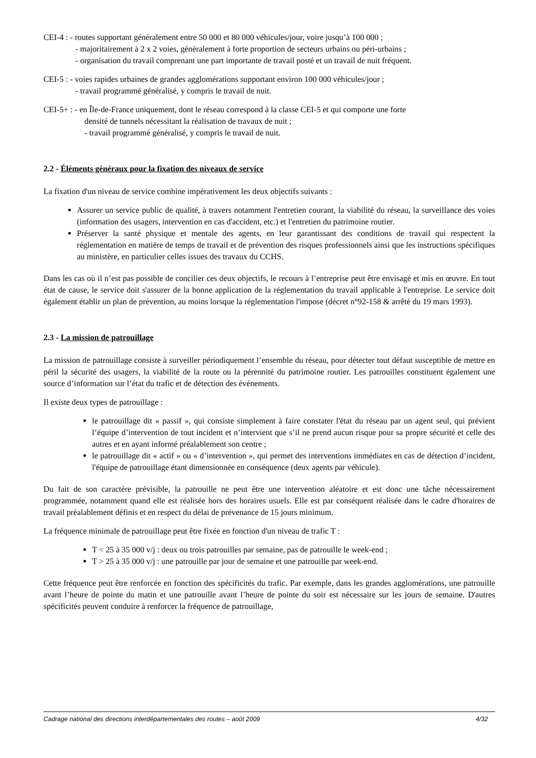CEI-4 : - routes supportant généralement entre 50 000 et 80 000 véhicules/jour, voire jusqu’à 100 000 ;
- majoritairement à 2 x 2 voies, généralement à forte proportion de secteurs urbains ou péri-urbains ;
- organisation du travail comprenant une part importante de travail posté et un travail de nuit fréquent.
CEI-5 : - voies rapides urbaines de grandes agglomérations supportant environ 100 000 véhicules/jour ;
- travail programmé généralisé, y compris le travail de nuit.
CEI-5+ : - en Île-de-France uniquement, dont le réseau correspond à la classe CEI-5 et qui comporte une forte
densité de tunnels nécessitant la réalisation de travaux de nuit ;
- travail programmé généralisé, y compris le travail de nuit.
2.2 - Éléments généraux pour la fixation des niveaux de service
La fixation d'un niveau de service combine impérativement les deux objectifs suivants :
Assurer un service public de qualité, à travers notamment l'entretien courant, la viabilité du réseau, la surveillance des voies (information des usagers, intervention en cas d'accident, etc.) et l'entretien du patrimoine routier.
Préserver la santé physique et mentale des agents, en leur garantissant des conditions de travail qui respectent la réglementation en matière de temps de travail et de prévention des risques professionnels ainsi que les instructions spécifiques au ministère, en particulier celles issues des travaux du CCHS.
Dans les cas où il n’est pas possible de concilier ces deux objectifs, le recours à l’entreprise peut être envisagé et mis en œuvre. En tout état de cause, le service doit s'assurer de la bonne application de la réglementation du travail applicable à l'entreprise. Le service doit également établir un plan de prévention, au moins lorsque la réglementation l'impose (décret n°92-158 & arrêté du 19 mars 1993).
2.3 - La mission de patrouillage
La mission de patrouillage consiste à surveiller périodiquement l’ensemble du réseau, pour détecter tout défaut susceptible de mettre en péril la sécurité des usagers, la viabilité de la route ou la pérennité du patrimoine routier. Les patrouilles constituent également une source d’information sur l’état du trafic et de détection des événements.
Il existe deux types de patrouillage :
le patrouillage dit « passif », qui consiste simplement à faire constater l'état du réseau par un agent seul, qui prévient l’équipe d’intervention de tout incident et n’intervient que s’il ne prend aucun risque pour sa propre sécurité et celle des autres et en ayant informé préalablement son centre ;
le patrouillage dit « actif » ou « d’intervention », qui permet des interventions immédiates en cas de détection d’incident, l'équipe de patrouillage étant dimensionnée en conséquence (deux agents par véhicule).
Du fait de son caractère prévisible, la patrouille ne peut être une intervention aléatoire et est donc une tâche nécessairement programmée, notamment quand elle est réalisée hors des horaires usuels. Elle est par conséquent réalisée dans le cadre d'horaires de travail préalablement définis et en respect du délai de prévenance de 15 jours minimum.
La fréquence minimale de patrouillage peut être fixée en fonction d'un niveau de trafic T :
T < 25 à 35 000 v/j : deux ou trois patrouilles par semaine, pas de patrouille le week-end ;
T > 25 à 35 000 v/j : une patrouille par jour de semaine et une patrouille par week-end.
Cette fréquence peut être renforcée en fonction des spécificités du trafic. Par exemple, dans les grandes agglomérations, une patrouille avant l’heure de pointe du matin et une patrouille avant l’heure de pointe du soir est nécessaire sur les jours de semaine. D'autres spécificités peuvent conduire à renforcer la fréquence de patrouillage,
Cadrage national des directions interdépartementales des routes – août 2009 4/32